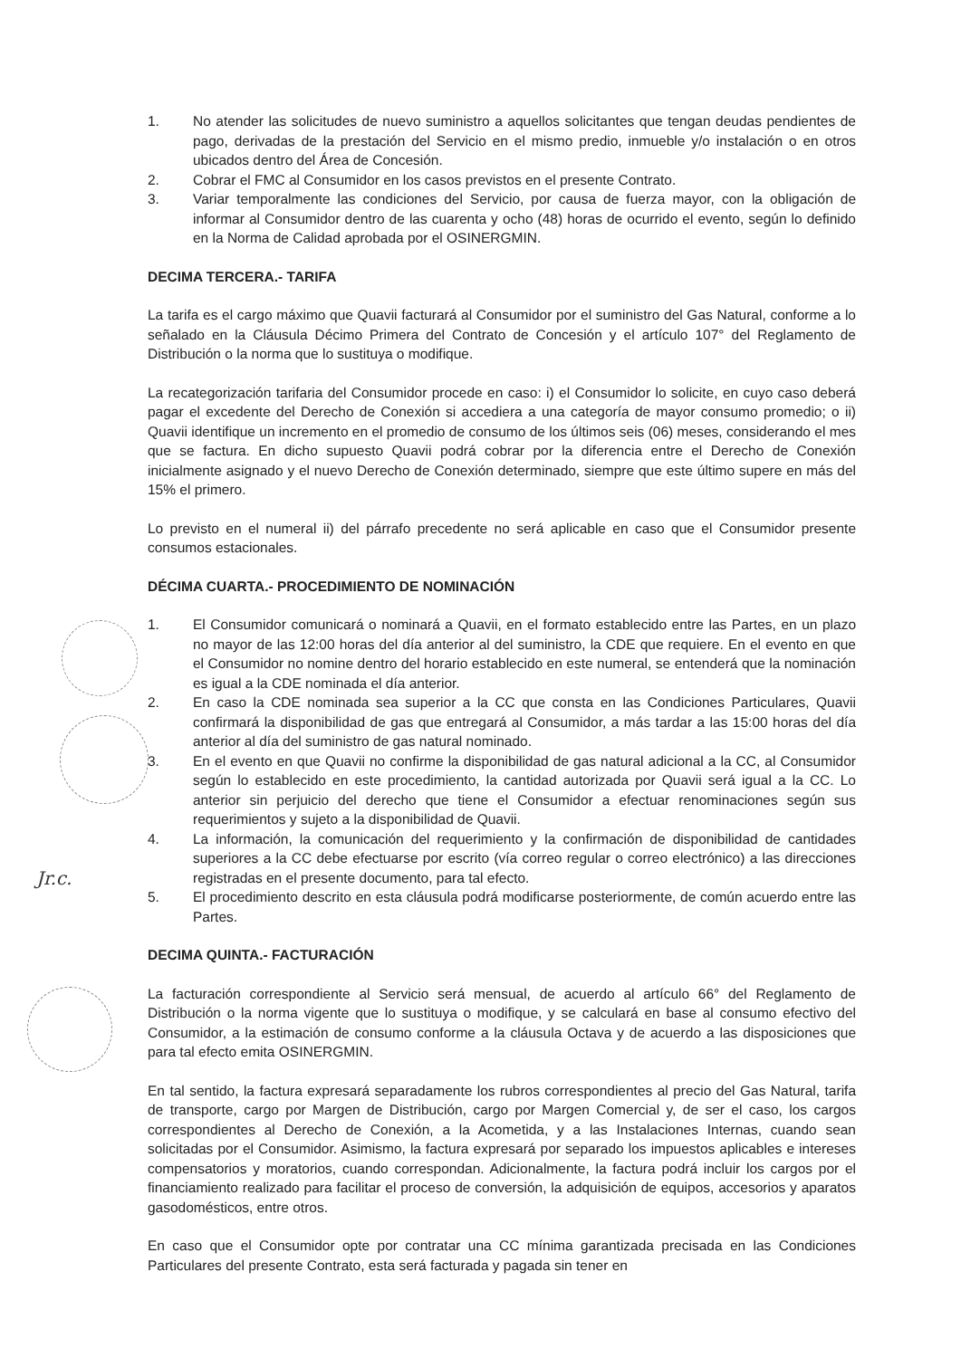Jr.c.
1. No atender las solicitudes de nuevo suministro a aquellos solicitantes que tengan deudas pendientes de pago, derivadas de la prestación del Servicio en el mismo predio, inmueble y/o instalación o en otros ubicados dentro del Área de Concesión.
2. Cobrar el FMC al Consumidor en los casos previstos en el presente Contrato.
3. Variar temporalmente las condiciones del Servicio, por causa de fuerza mayor, con la obligación de informar al Consumidor dentro de las cuarenta y ocho (48) horas de ocurrido el evento, según lo definido en la Norma de Calidad aprobada por el OSINERGMIN.
DECIMA TERCERA.- TARIFA
La tarifa es el cargo máximo que Quavii facturará al Consumidor por el suministro del Gas Natural, conforme a lo señalado en la Cláusula Décimo Primera del Contrato de Concesión y el artículo 107° del Reglamento de Distribución o la norma que lo sustituya o modifique.
La recategorización tarifaria del Consumidor procede en caso: i) el Consumidor lo solicite, en cuyo caso deberá pagar el excedente del Derecho de Conexión si accediera a una categoría de mayor consumo promedio; o ii) Quavii identifique un incremento en el promedio de consumo de los últimos seis (06) meses, considerando el mes que se factura. En dicho supuesto Quavii podrá cobrar por la diferencia entre el Derecho de Conexión inicialmente asignado y el nuevo Derecho de Conexión determinado, siempre que este último supere en más del 15% el primero.
Lo previsto en el numeral ii) del párrafo precedente no será aplicable en caso que el Consumidor presente consumos estacionales.
DÉCIMA CUARTA.- PROCEDIMIENTO DE NOMINACIÓN
1. El Consumidor comunicará o nominará a Quavii, en el formato establecido entre las Partes, en un plazo no mayor de las 12:00 horas del día anterior al del suministro, la CDE que requiere. En el evento en que el Consumidor no nomine dentro del horario establecido en este numeral, se entenderá que la nominación es igual a la CDE nominada el día anterior.
2. En caso la CDE nominada sea superior a la CC que consta en las Condiciones Particulares, Quavii confirmará la disponibilidad de gas que entregará al Consumidor, a más tardar a las 15:00 horas del día anterior al día del suministro de gas natural nominado.
3. En el evento en que Quavii no confirme la disponibilidad de gas natural adicional a la CC, al Consumidor según lo establecido en este procedimiento, la cantidad autorizada por Quavii será igual a la CC. Lo anterior sin perjuicio del derecho que tiene el Consumidor a efectuar renominaciones según sus requerimientos y sujeto a la disponibilidad de Quavii.
4. La información, la comunicación del requerimiento y la confirmación de disponibilidad de cantidades superiores a la CC debe efectuarse por escrito (vía correo regular o correo electrónico) a las direcciones registradas en el presente documento, para tal efecto.
5. El procedimiento descrito en esta cláusula podrá modificarse posteriormente, de común acuerdo entre las Partes.
DECIMA QUINTA.- FACTURACIÓN
La facturación correspondiente al Servicio será mensual, de acuerdo al artículo 66° del Reglamento de Distribución o la norma vigente que lo sustituya o modifique, y se calculará en base al consumo efectivo del Consumidor, a la estimación de consumo conforme a la cláusula Octava y de acuerdo a las disposiciones que para tal efecto emita OSINERGMIN.
En tal sentido, la factura expresará separadamente los rubros correspondientes al precio del Gas Natural, tarifa de transporte, cargo por Margen de Distribución, cargo por Margen Comercial y, de ser el caso, los cargos correspondientes al Derecho de Conexión, a la Acometida, y a las Instalaciones Internas, cuando sean solicitadas por el Consumidor. Asimismo, la factura expresará por separado los impuestos aplicables e intereses compensatorios y moratorios, cuando correspondan. Adicionalmente, la factura podrá incluir los cargos por el financiamiento realizado para facilitar el proceso de conversión, la adquisición de equipos, accesorios y aparatos gasodomésticos, entre otros.
En caso que el Consumidor opte por contratar una CC mínima garantizada precisada en las Condiciones Particulares del presente Contrato, esta será facturada y pagada sin tener en